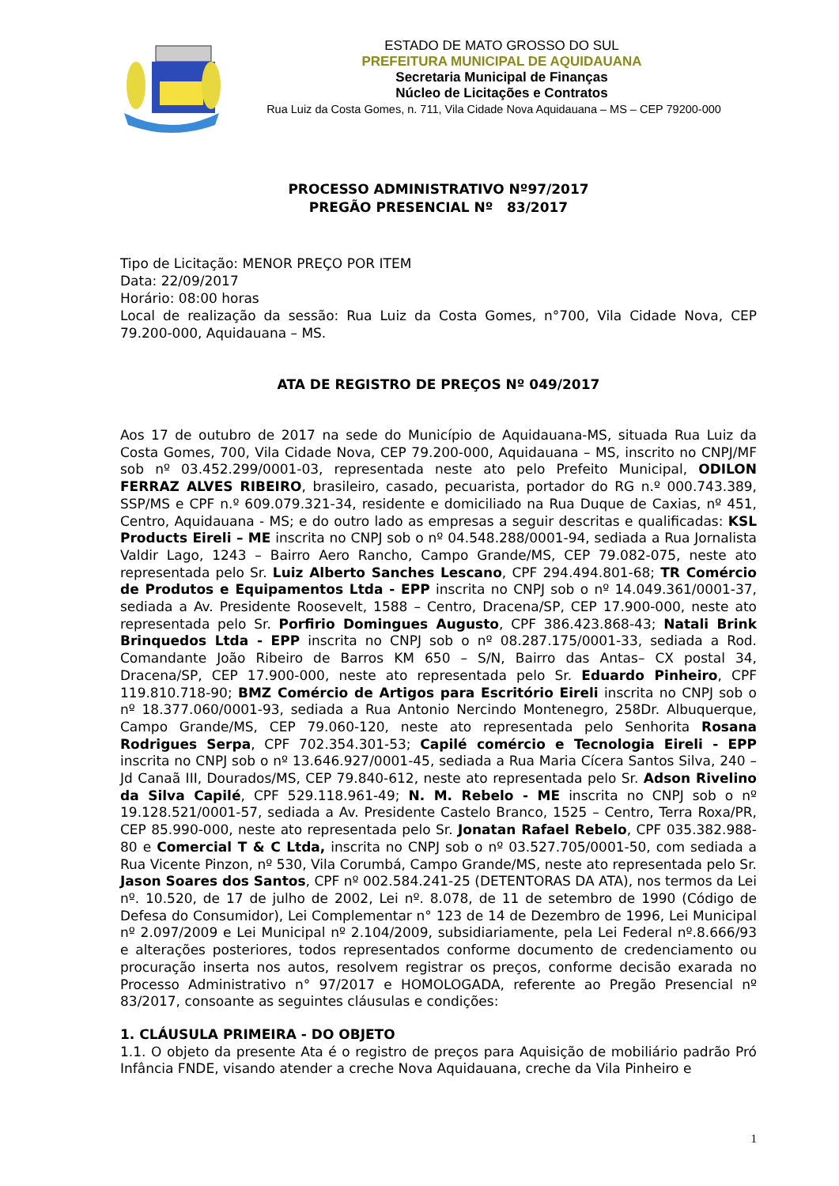ESTADO DE MATO GROSSO DO SUL
PREFEITURA MUNICIPAL DE AQUIDAUANA
Secretaria Municipal de Finanças
Núcleo de Licitações e Contratos
Rua Luiz da Costa Gomes, n. 711, Vila Cidade Nova Aquidauana – MS – CEP 79200-000
PROCESSO ADMINISTRATIVO Nº97/2017
PREGÃO PRESENCIAL Nº 83/2017
Tipo de Licitação: MENOR PREÇO POR ITEM
Data: 22/09/2017
Horário: 08:00 horas
Local de realização da sessão: Rua Luiz da Costa Gomes, n°700, Vila Cidade Nova, CEP 79.200-000, Aquidauana – MS.
ATA DE REGISTRO DE PREÇOS Nº 049/2017
Aos 17 de outubro de 2017 na sede do Município de Aquidauana-MS, situada Rua Luiz da Costa Gomes, 700, Vila Cidade Nova, CEP 79.200-000, Aquidauana – MS, inscrito no CNPJ/MF sob nº 03.452.299/0001-03, representada neste ato pelo Prefeito Municipal, ODILON FERRAZ ALVES RIBEIRO, brasileiro, casado, pecuarista, portador do RG n.º 000.743.389, SSP/MS e CPF n.º 609.079.321-34, residente e domiciliado na Rua Duque de Caxias, nº 451, Centro, Aquidauana - MS; e do outro lado as empresas a seguir descritas e qualificadas: KSL Products Eireli – ME inscrita no CNPJ sob o nº 04.548.288/0001-94, sediada a Rua Jornalista Valdir Lago, 1243 – Bairro Aero Rancho, Campo Grande/MS, CEP 79.082-075, neste ato representada pelo Sr. Luiz Alberto Sanches Lescano, CPF 294.494.801-68; TR Comércio de Produtos e Equipamentos Ltda - EPP inscrita no CNPJ sob o nº 14.049.361/0001-37, sediada a Av. Presidente Roosevelt, 1588 – Centro, Dracena/SP, CEP 17.900-000, neste ato representada pelo Sr. Porfirio Domingues Augusto, CPF 386.423.868-43; Natali Brink Brinquedos Ltda - EPP inscrita no CNPJ sob o nº 08.287.175/0001-33, sediada a Rod. Comandante João Ribeiro de Barros KM 650 – S/N, Bairro das Antas– CX postal 34, Dracena/SP, CEP 17.900-000, neste ato representada pelo Sr. Eduardo Pinheiro, CPF 119.810.718-90; BMZ Comércio de Artigos para Escritório Eireli inscrita no CNPJ sob o nº 18.377.060/0001-93, sediada a Rua Antonio Nercindo Montenegro, 258Dr. Albuquerque, Campo Grande/MS, CEP 79.060-120, neste ato representada pelo Senhorita Rosana Rodrigues Serpa, CPF 702.354.301-53; Capilé comércio e Tecnologia Eireli - EPP inscrita no CNPJ sob o nº 13.646.927/0001-45, sediada a Rua Maria Cícera Santos Silva, 240 – Jd Canaã III, Dourados/MS, CEP 79.840-612, neste ato representada pelo Sr. Adson Rivelino da Silva Capilé, CPF 529.118.961-49; N. M. Rebelo - ME inscrita no CNPJ sob o nº 19.128.521/0001-57, sediada a Av. Presidente Castelo Branco, 1525 – Centro, Terra Roxa/PR, CEP 85.990-000, neste ato representada pelo Sr. Jonatan Rafael Rebelo, CPF 035.382.988-80 e Comercial T & C Ltda, inscrita no CNPJ sob o nº 03.527.705/0001-50, com sediada a Rua Vicente Pinzon, nº 530, Vila Corumbá, Campo Grande/MS, neste ato representada pelo Sr. Jason Soares dos Santos, CPF nº 002.584.241-25 (DETENTORAS DA ATA), nos termos da Lei nº. 10.520, de 17 de julho de 2002, Lei nº. 8.078, de 11 de setembro de 1990 (Código de Defesa do Consumidor), Lei Complementar n° 123 de 14 de Dezembro de 1996, Lei Municipal nº 2.097/2009 e Lei Municipal nº 2.104/2009, subsidiariamente, pela Lei Federal nº.8.666/93 e alterações posteriores, todos representados conforme documento de credenciamento ou procuração inserta nos autos, resolvem registrar os preços, conforme decisão exarada no Processo Administrativo n° 97/2017 e HOMOLOGADA, referente ao Pregão Presencial nº 83/2017, consoante as seguintes cláusulas e condições:
1. CLÁUSULA PRIMEIRA - DO OBJETO
1.1. O objeto da presente Ata é o registro de preços para Aquisição de mobiliário padrão Pró Infância FNDE, visando atender a creche Nova Aquidauana, creche da Vila Pinheiro e
1